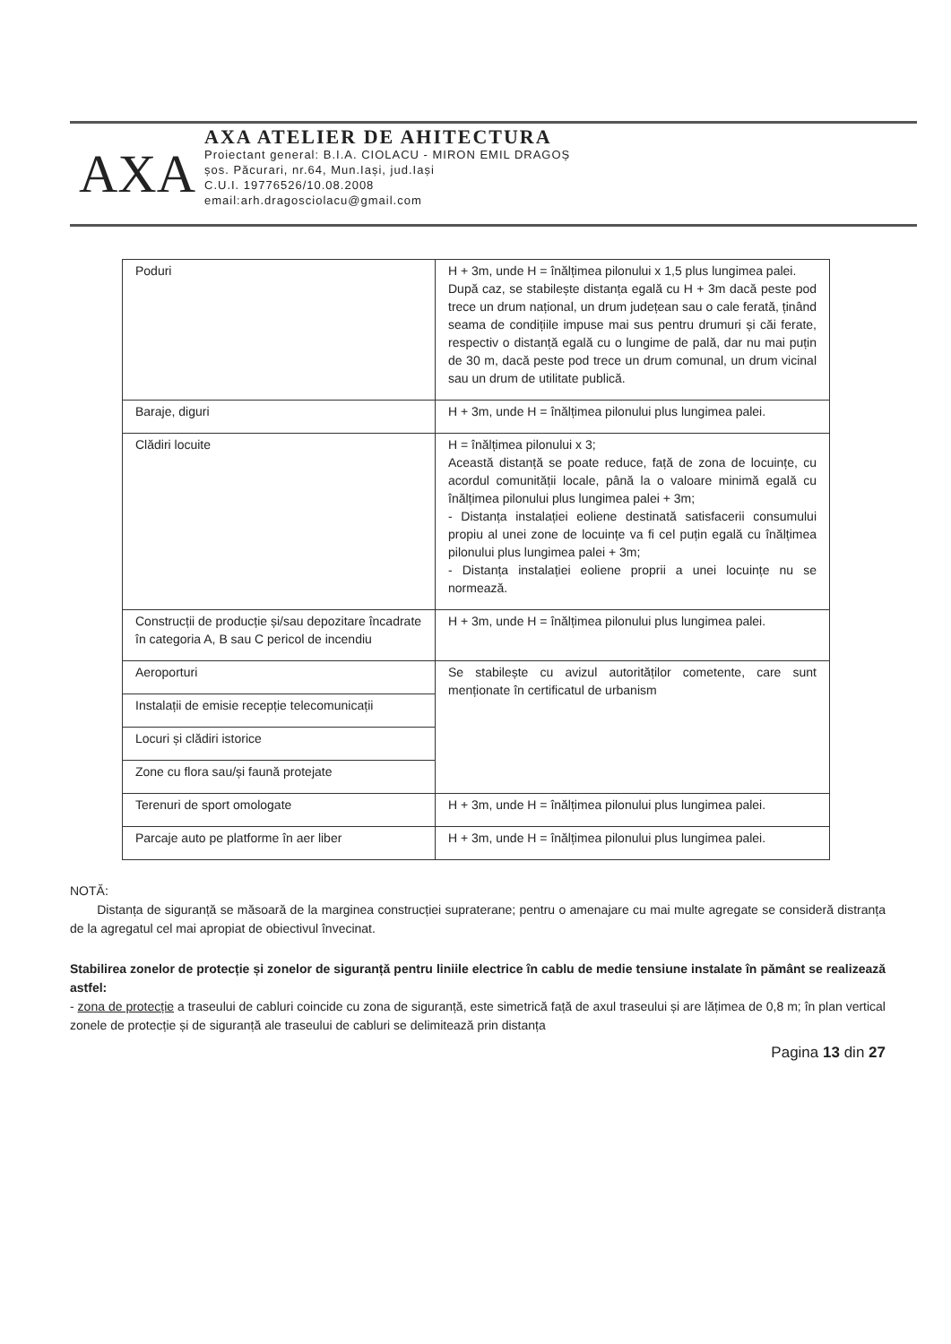AXA
AXA ATELIER DE AHITECTURA
Proiectant general: B.I.A. CIOLACU - MIRON EMIL DRAGOȘ
șos. Păcurari, nr.64, Mun.Iași, jud.Iași
C.U.I. 19776526/10.08.2008
email:arh.dragosciolacu@gmail.com
| Poduri | H + 3m, unde H = înălțimea pilonului x 1,5 plus lungimea palei. După caz, se stabilește distanța egală cu H + 3m dacă peste pod trece un drum național, un drum județean sau o cale ferată, ținând seama de condițiile impuse mai sus pentru drumuri și căi ferate, respectiv o distanță egală cu o lungime de pală, dar nu mai puțin de 30 m, dacă peste pod trece un drum comunal, un drum vicinal sau un drum de utilitate publică. |
| Baraje, diguri | H + 3m, unde H = înălțimea pilonului plus lungimea palei. |
| Clădiri locuite | H = înălțimea pilonului x 3; Această distanță se poate reduce, față de zona de locuințe, cu acordul comunității locale, până la o valoare minimă egală cu înălțimea pilonului plus lungimea palei + 3m; - Distanța instalației eoliene destinată satisfacerii consumului propiu al unei zone de locuințe va fi cel puțin egală cu înălțimea pilonului plus lungimea palei + 3m; - Distanța instalației eoliene proprii a unei locuințe nu se normează. |
| Construcții de producție și/sau depozitare încadrate în categoria A, B sau C pericol de incendiu | H + 3m, unde H = înălțimea pilonului plus lungimea palei. |
| Aeroporturi | Se stabilește cu avizul autorităților cometente, care sunt menționate în certificatul de urbanism |
| Instalații de emisie recepție telecomunicații | |
| Locuri și clădiri istorice | |
| Zone cu flora sau/și faună protejate | |
| Terenuri de sport omologate | H + 3m, unde H = înălțimea pilonului plus lungimea palei. |
| Parcaje auto pe platforme în aer liber | H + 3m, unde H = înălțimea pilonului plus lungimea palei. |
NOTĂ:
Distanța de siguranță se măsoară de la marginea construcției supraterane; pentru o amenajare cu mai multe agregate se consideră distranța de la agregatul cel mai apropiat de obiectivul învecinat.
Stabilirea zonelor de protecție și zonelor de siguranță pentru liniile electrice în cablu de medie tensiune instalate în pământ se realizează astfel:
- zona de protecție a traseului de cabluri coincide cu zona de siguranță, este simetrică față de axul traseului și are lățimea de 0,8 m; în plan vertical zonele de protecție și de siguranță ale traseului de cabluri se delimitează prin distanța
Pagina 13 din 27